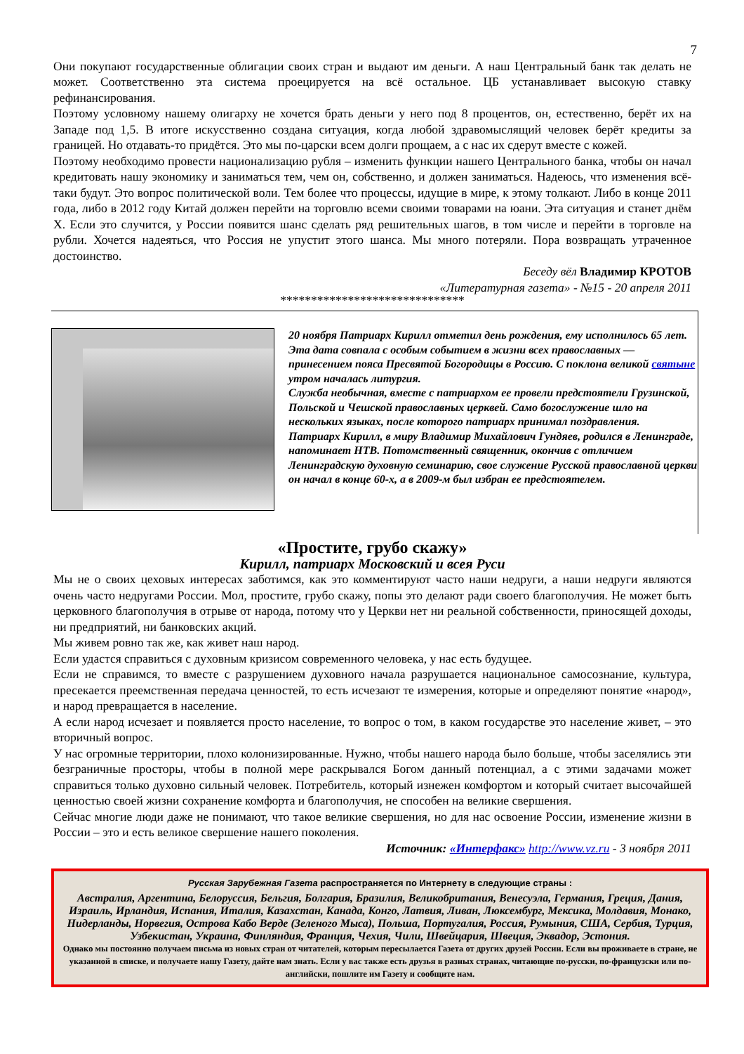7
Они покупают государственные облигации своих стран и выдают им деньги. А наш Центральный банк так делать не может. Соответственно эта система проецируется на всё остальное. ЦБ устанавливает высокую ставку рефинансирования.
Поэтому условному нашему олигарху не хочется брать деньги у него под 8 процентов, он, естественно, берёт их на Западе под 1,5. В итоге искусственно создана ситуация, когда любой здравомыслящий человек берёт кредиты за границей. Но отдавать-то придётся. Это мы по-царски всем долги прощаем, а с нас их сдерут вместе с кожей.
Поэтому необходимо провести национализацию рубля – изменить функции нашего Центрального банка, чтобы он начал кредитовать нашу экономику и заниматься тем, чем он, собственно, и должен заниматься. Надеюсь, что изменения всё-таки будут. Это вопрос политической воли. Тем более что процессы, идущие в мире, к этому толкают. Либо в конце 2011 года, либо в 2012 году Китай должен перейти на торговлю всеми своими товарами на юани. Эта ситуация и станет днём X. Если это случится, у России появится шанс сделать ряд решительных шагов, в том числе и перейти в торговле на рубли. Хочется надеяться, что Россия не упустит этого шанса. Мы много потеряли. Пора возвращать утраченное достоинство.
Беседу вёл Владимир КРОТОВ
«Литературная газета» - №15 - 20 апреля 2011
******************************
20 ноября Патриарх Кирилл отметил день рождения, ему исполнилось 65 лет. Эта дата совпала с особым событием в жизни всех православных — принесением пояса Пресвятой Богородицы в Россию. С поклона великой святыне утром началась литургия.
Служба необычная, вместе с патриархом ее провели предстоятели Грузинской, Польской и Чешской православных церквей. Само богослужение шло на нескольких языках, после которого патриарх принимал поздравления.
Патриарх Кирилл, в миру Владимир Михайлович Гундяев, родился в Ленинграде, напоминает НТВ. Потомственный священник, окончив с отличием Ленинградскую духовную семинарию, свое служение Русской православной церкви он начал в конце 60-х, а в 2009-м был избран ее предстоятелем.
«Простите, грубо скажу»
Кирилл, патриарх Московский и всея Руси
Мы не о своих цеховых интересах заботимся, как это комментируют часто наши недруги, а наши недруги являются очень часто недругами России. Мол, простите, грубо скажу, попы это делают ради своего благополучия. Не может быть церковного благополучия в отрыве от народа, потому что у Церкви нет ни реальной собственности, приносящей доходы, ни предприятий, ни банковских акций.
Мы живем ровно так же, как живет наш народ.
Если удастся справиться с духовным кризисом современного человека, у нас есть будущее.
Если не справимся, то вместе с разрушением духовного начала разрушается национальное самосознание, культура, пресекается преемственная передача ценностей, то есть исчезают те измерения, которые и определяют понятие «народ», и народ превращается в население.
А если народ исчезает и появляется просто население, то вопрос о том, в каком государстве это население живет, – это вторичный вопрос.
У нас огромные территории, плохо колонизированные. Нужно, чтобы нашего народа было больше, чтобы заселялись эти безграничные просторы, чтобы в полной мере раскрывался Богом данный потенциал, а с этими задачами может справиться только духовно сильный человек. Потребитель, который изнежен комфортом и который считает высочайшей ценностью своей жизни сохранение комфорта и благополучия, не способен на великие свершения.
Сейчас многие люди даже не понимают, что такое великие свершения, но для нас освоение России, изменение жизни в России – это и есть великое свершение нашего поколения.
Источник: «Интерфакс» http://www.vz.ru - 3 ноября 2011
Русская Зарубежная Газета распространяется по Интернету в следующие страны :
Австралия, Аргентина, Белоруссия, Бельгия, Болгария, Бразилия, Великобритания, Венесуэла, Германия, Греция, Дания, Израиль, Ирландия, Испания, Италия, Казахстан, Канада, Конго, Латвия, Ливан, Люксембург, Мексика, Молдавия, Монако, Нидерланды, Норвегия, Острова Кабо Верде (Зеленого Мыса), Польша, Португалия, Россия, Румыния, США, Сербия, Турция, Узбекистан, Украина, Финляндия, Франция, Чехия, Чили, Швейцария, Швеция, Эквадор, Эстония.
Однако мы постоянно получаем письма из новых стран от читателей, которым пересылается Газета от других друзей России. Если вы проживаете в стране, не указанной в списке, и получаете нашу Газету, дайте нам знать. Если у вас также есть друзья в разных странах, читающие по-русски, по-французски или по-английски, пошлите им Газету и сообщите нам.